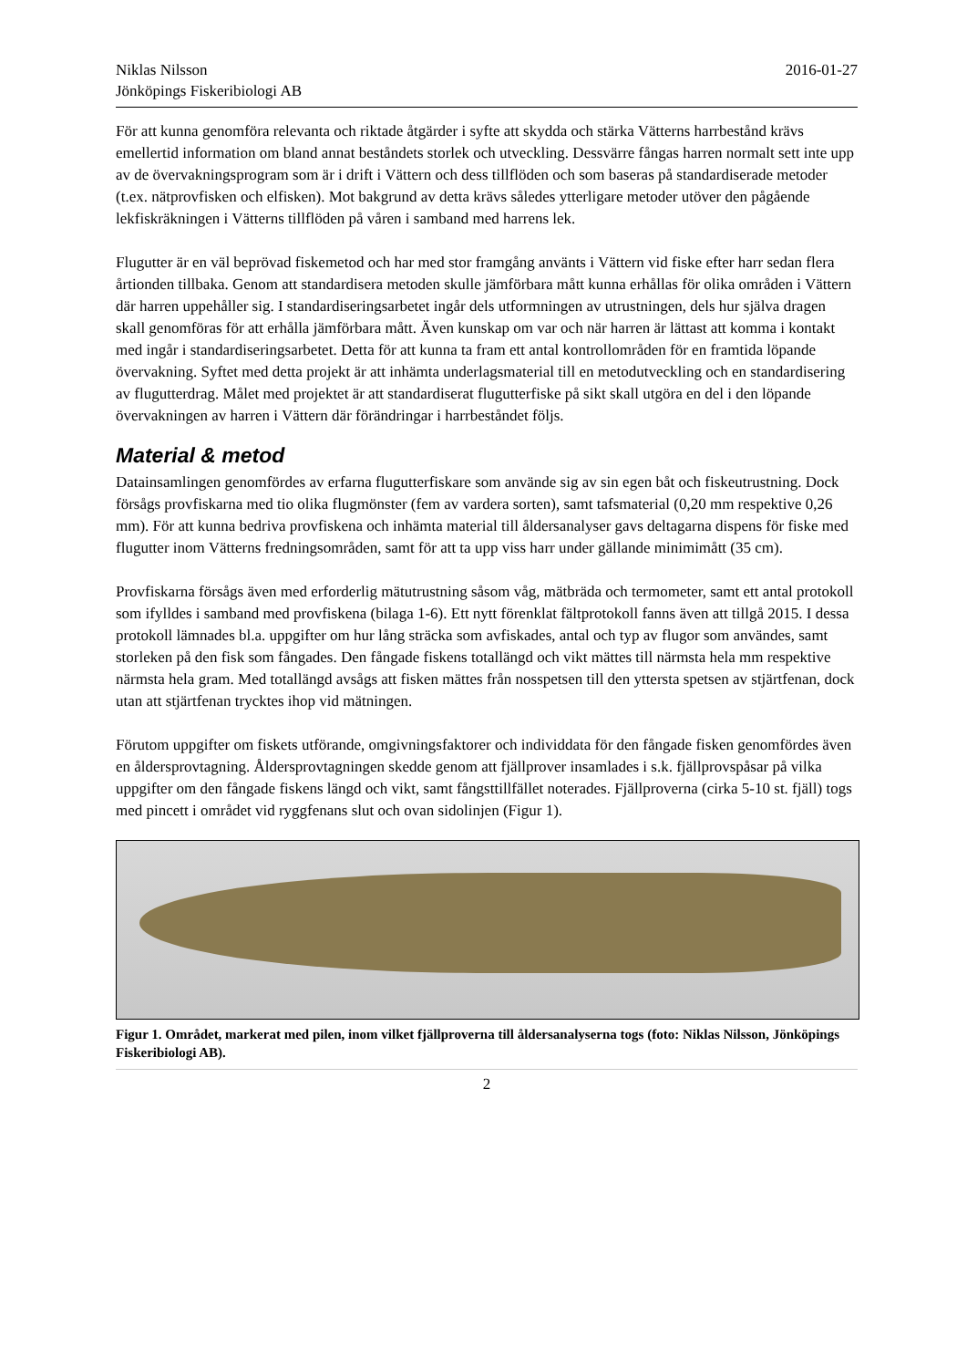Niklas Nilsson
Jönköpings Fiskeribiologi AB
2016-01-27
För att kunna genomföra relevanta och riktade åtgärder i syfte att skydda och stärka Vätterns harrbestånd krävs emellertid information om bland annat beståndets storlek och utveckling. Dessvärre fångas harren normalt sett inte upp av de övervakningsprogram som är i drift i Vättern och dess tillflöden och som baseras på standardiserade metoder (t.ex. nätprovfisken och elfisken). Mot bakgrund av detta krävs således ytterligare metoder utöver den pågående lekfiskräkningen i Vätterns tillflöden på våren i samband med harrens lek.
Flugutter är en väl beprövad fiskemetod och har med stor framgång använts i Vättern vid fiske efter harr sedan flera årtionden tillbaka. Genom att standardisera metoden skulle jämförbara mått kunna erhållas för olika områden i Vättern där harren uppehåller sig. I standardiseringsarbetet ingår dels utformningen av utrustningen, dels hur själva dragen skall genomföras för att erhålla jämförbara mått. Även kunskap om var och när harren är lättast att komma i kontakt med ingår i standardiseringsarbetet. Detta för att kunna ta fram ett antal kontrollområden för en framtida löpande övervakning. Syftet med detta projekt är att inhämta underlagsmaterial till en metodutveckling och en standardisering av flugutterdrag. Målet med projektet är att standardiserat flugutterfiske på sikt skall utgöra en del i den löpande övervakningen av harren i Vättern där förändringar i harrbeståndet följs.
Material & metod
Datainsamlingen genomfördes av erfarna flugutterfiskare som använde sig av sin egen båt och fiskeutrustning. Dock försågs provfiskarna med tio olika flugmönster (fem av vardera sorten), samt tafsmaterial (0,20 mm respektive 0,26 mm). För att kunna bedriva provfiskena och inhämta material till åldersanalyser gavs deltagarna dispens för fiske med flugutter inom Vätterns fredningsområden, samt för att ta upp viss harr under gällande minimimått (35 cm).
Provfiskarna försågs även med erforderlig mätutrustning såsom våg, mätbräda och termometer, samt ett antal protokoll som ifylldes i samband med provfiskena (bilaga 1-6). Ett nytt förenklat fältprotokoll fanns även att tillgå 2015. I dessa protokoll lämnades bl.a. uppgifter om hur lång sträcka som avfiskades, antal och typ av flugor som användes, samt storleken på den fisk som fångades. Den fångade fiskens totallängd och vikt mättes till närmsta hela mm respektive närmsta hela gram. Med totallängd avsågs att fisken mättes från nosspetsen till den yttersta spetsen av stjärtfenan, dock utan att stjärtfenan trycktes ihop vid mätningen.
Förutom uppgifter om fiskets utförande, omgivningsfaktorer och individdata för den fångade fisken genomfördes även en åldersprovtagning. Åldersprovtagningen skedde genom att fjällprover insamlades i s.k. fjällprovspåsar på vilka uppgifter om den fångade fiskens längd och vikt, samt fångsttillfället noterades. Fjällproverna (cirka 5-10 st. fjäll) togs med pincett i området vid ryggfenans slut och ovan sidolinjen (Figur 1).
Figur 1. Området, markerat med pilen, inom vilket fjällproverna till åldersanalyserna togs (foto: Niklas Nilsson, Jönköpings Fiskeribiologi AB).
2